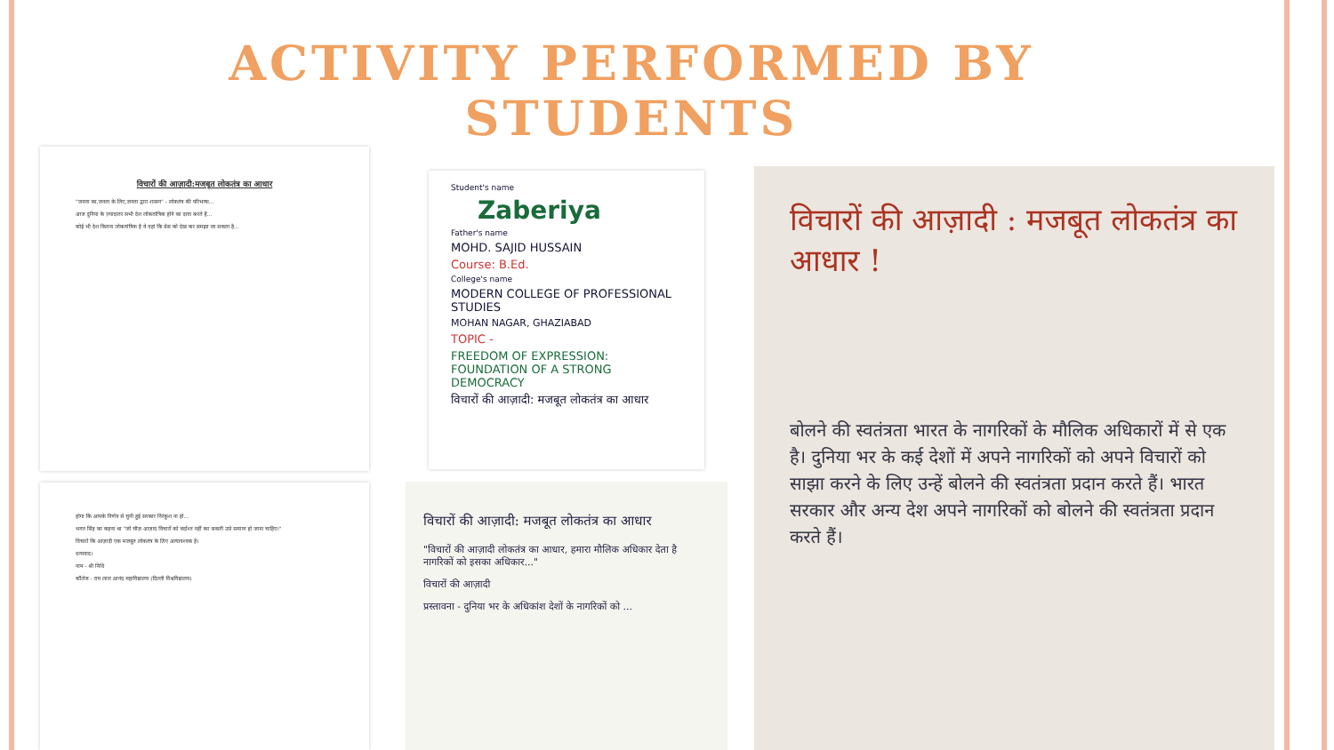ACTIVITY PERFORMED BY STUDENTS
विचारों की आज़ादी:मजबूत लोकतंत्र का आधार
"जनता का,जनता के लिए,जनता द्वारा शासन" - लोकतंत्र की परिभाषा...
आज दुनिया के ज़्यादातर सभी देश लोकतांत्रिक होने का दावा करते हैं...
कोई भी देश कितना लोकतांत्रिक है ये वहां कि प्रेस को देख कर समझा जा सकता है...
होगा कि आपके निर्णय से चुनी हुई सरकार निरंकुश ना हो...
भगत सिंह का कहना था "जो चीज़ आज़ाद विचारों को बर्दाश्त नहीं कर सकती उसे समाप्त हो जाना चाहिए।"
विचारों कि आज़ादी एक मजबूत लोकतंत्र के लिए अत्यावश्यक है।
धन्यवाद।
नाम - श्री निधि
कॉलेज - राम लाल आनंद महाविद्यालय (दिल्ली विश्वविद्यालय)
Student's name
Zaberiya
Father's name
MOHD. SAJID HUSSAIN
Course: B.Ed.
College's name
MODERN COLLEGE OF PROFESSIONAL STUDIES
MOHAN NAGAR, GHAZIABAD
TOPIC -
FREEDOM OF EXPRESSION: FOUNDATION OF A STRONG DEMOCRACY
विचारों की आज़ादी: मजबूत लोकतंत्र का आधार
विचारों की आज़ादी: मजबूत लोकतंत्र का आधार
"विचारों की आज़ादी लोकतंत्र का आधार, हमारा मौलिक अधिकार देता है नागरिकों को इसका अधिकार..."
विचारों की आज़ादी
प्रस्तावना - दुनिया भर के अधिकांश देशों के नागरिकों को ...
विचारों की आज़ादी : मजबूत लोकतंत्र का आधार !
बोलने की स्वतंत्रता भारत के नागरिकों के मौलिक अधिकारों में से एक है। दुनिया भर के कई देशों में अपने नागरिकों को अपने विचारों को साझा करने के लिए उन्हें बोलने की स्वतंत्रता प्रदान करते हैं। भारत सरकार और अन्य देश अपने नागरिकों को बोलने की स्वतंत्रता प्रदान करते हैं।